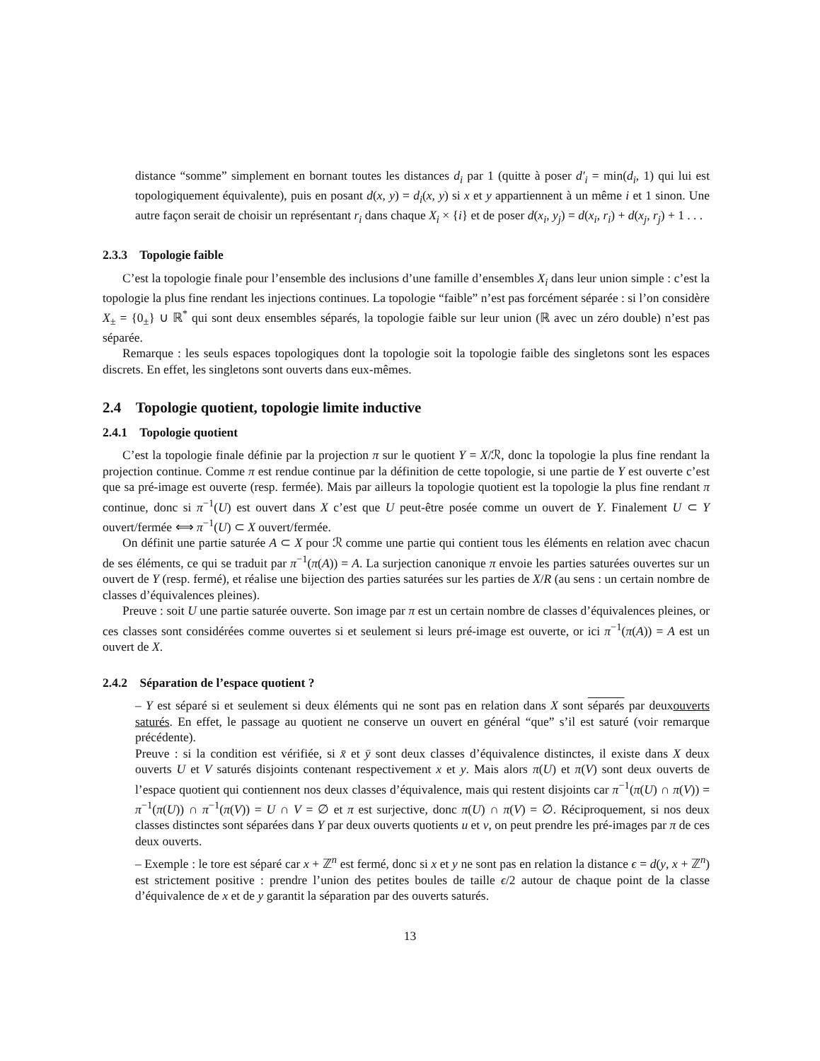distance “somme” simplement en bornant toutes les distances d<sub>i</sub> par 1 (quitte à poser d′<sub>i</sub> = min(d<sub>i</sub>, 1) qui lui est topologiquement équivalente), puis en posant d(x, y) = d<sub>i</sub>(x, y) si x et y appartiennent à un même i et 1 sinon. Une autre façon serait de choisir un représentant r<sub>i</sub> dans chaque X<sub>i</sub> × {i} et de poser d(x<sub>i</sub>, y<sub>j</sub>) = d(x<sub>i</sub>, r<sub>i</sub>) + d(x<sub>j</sub>, r<sub>j</sub>) + 1 . . .
2.3.3 Topologie faible
C’est la topologie finale pour l’ensemble des inclusions d’une famille d’ensembles X<sub>i</sub> dans leur union simple : c’est la topologie la plus fine rendant les injections continues. La topologie “faible” n’est pas forcément séparée : si l’on considère X<sub>±</sub> = {0<sub>±</sub>} ∪ ℝ<sup>*</sup> qui sont deux ensembles séparés, la topologie faible sur leur union (ℝ avec un zéro double) n’est pas séparée.
Remarque : les seuls espaces topologiques dont la topologie soit la topologie faible des singletons sont les espaces discrets. En effet, les singletons sont ouverts dans eux-mêmes.
2.4 Topologie quotient, topologie limite inductive
2.4.1 Topologie quotient
C’est la topologie finale définie par la projection π sur le quotient Y = X/ℛ, donc la topologie la plus fine rendant la projection continue. Comme π est rendue continue par la définition de cette topologie, si une partie de Y est ouverte c’est que sa pré-image est ouverte (resp. fermée). Mais par ailleurs la topologie quotient est la topologie la plus fine rendant π continue, donc si π<sup>−1</sup>(U) est ouvert dans X c’est que U peut-être posée comme un ouvert de Y. Finalement U ⊂ Y ouvert/fermée ⟺ π<sup>−1</sup>(U) ⊂ X ouvert/fermée.
On définit une partie saturée A ⊂ X pour ℛ comme une partie qui contient tous les éléments en relation avec chacun de ses éléments, ce qui se traduit par π<sup>−1</sup>(π(A)) = A. La surjection canonique π envoie les parties saturées ouvertes sur un ouvert de Y (resp. fermé), et réalise une bijection des parties saturées sur les parties de X/R (au sens : un certain nombre de classes d’équivalences pleines).
Preuve : soit U une partie saturée ouverte. Son image par π est un certain nombre de classes d’équivalences pleines, or ces classes sont considérées comme ouvertes si et seulement si leurs pré-image est ouverte, or ici π<sup>−1</sup>(π(A)) = A est un ouvert de X.
2.4.2 Séparation de l’espace quotient ?
– Y est séparé si et seulement si deux éléments qui ne sont pas en relation dans X sont séparés par deuxouverts saturés. En effet, le passage au quotient ne conserve un ouvert en général “que” s’il est saturé (voir remarque précédente).
Preuve : si la condition est vérifiée, si x̄ et ȳ sont deux classes d’équivalence distinctes, il existe dans X deux ouverts U et V saturés disjoints contenant respectivement x et y. Mais alors π(U) et π(V) sont deux ouverts de l’espace quotient qui contiennent nos deux classes d’équivalence, mais qui restent disjoints car π<sup>−1</sup>(π(U) ∩ π(V)) = π<sup>−1</sup>(π(U)) ∩ π<sup>−1</sup>(π(V)) = U ∩ V = ∅ et π est surjective, donc π(U) ∩ π(V) = ∅. Réciproquement, si nos deux classes distinctes sont séparées dans Y par deux ouverts quotients u et v, on peut prendre les pré-images par π de ces deux ouverts.
– Exemple : le tore est séparé car x + ℤ<sup>n</sup> est fermé, donc si x et y ne sont pas en relation la distance ϵ = d(y, x + ℤ<sup>n</sup>) est strictement positive : prendre l’union des petites boules de taille ϵ/2 autour de chaque point de la classe d’équivalence de x et de y garantit la séparation par des ouverts saturés.
13